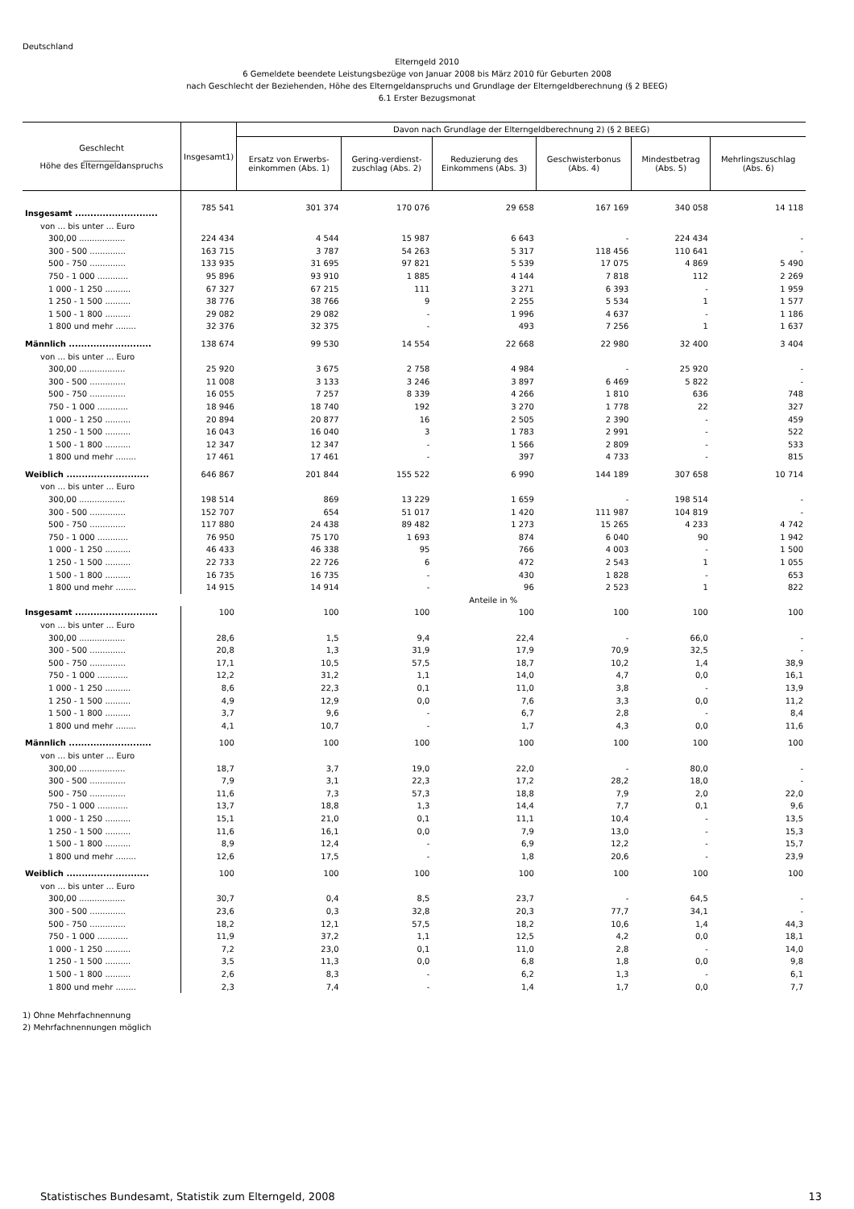Deutschland
Elterngeld 2010
6 Gemeldete beendete Leistungsbezüge von Januar 2008 bis März 2010 für Geburten 2008
nach Geschlecht der Beziehenden, Höhe des Elterngeldanspruchs und Grundlage der Elterngeldberechnung (§ 2 BEEG)
6.1 Erster Bezugsmonat
| Geschlecht _________ Höhe des Elterngeldanspruchs | Insgesamt1) | Davon nach Grundlage der Elterngeldberechnung 2) (§ 2 BEEG) | | | | | |
| --- | --- | --- | --- | --- | --- | --- | --- |
| | | Ersatz von Erwerbs-einkommen (Abs. 1) | Gering-verdienst-zuschlag (Abs. 2) | Reduzierung des Einkommens (Abs. 3) | Geschwisterbonus (Abs. 4) | Mindestbetrag (Abs. 5) | Mehrlingszuschlag (Abs. 6) |
| Insgesamt ........................... | 785 541 | 301 374 | 170 076 | 29 658 | 167 169 | 340 058 | 14 118 |
| von ... bis unter ... Euro | | | | | | | |
| 300,00 .................. | 224 434 | 4 544 | 15 987 | 6 643 | - | 224 434 | - |
| 300 - 500 .............. | 163 715 | 3 787 | 54 263 | 5 317 | 118 456 | 110 641 | - |
| 500 - 750 .............. | 133 935 | 31 695 | 97 821 | 5 539 | 17 075 | 4 869 | 5 490 |
| 750 - 1 000 ............ | 95 896 | 93 910 | 1 885 | 4 144 | 7 818 | 112 | 2 269 |
| 1 000 - 1 250 .......... | 67 327 | 67 215 | 111 | 3 271 | 6 393 | - | 1 959 |
| 1 250 - 1 500 .......... | 38 776 | 38 766 | 9 | 2 255 | 5 534 | 1 | 1 577 |
| 1 500 - 1 800 .......... | 29 082 | 29 082 | - | 1 996 | 4 637 | - | 1 186 |
| 1 800 und mehr ........ | 32 376 | 32 375 | - | 493 | 7 256 | 1 | 1 637 |
| Männlich ........................... | 138 674 | 99 530 | 14 554 | 22 668 | 22 980 | 32 400 | 3 404 |
| von ... bis unter ... Euro | | | | | | | |
| 300,00 .................. | 25 920 | 3 675 | 2 758 | 4 984 | - | 25 920 | - |
| 300 - 500 .............. | 11 008 | 3 133 | 3 246 | 3 897 | 6 469 | 5 822 | - |
| 500 - 750 .............. | 16 055 | 7 257 | 8 339 | 4 266 | 1 810 | 636 | 748 |
| 750 - 1 000 ............ | 18 946 | 18 740 | 192 | 3 270 | 1 778 | 22 | 327 |
| 1 000 - 1 250 .......... | 20 894 | 20 877 | 16 | 2 505 | 2 390 | - | 459 |
| 1 250 - 1 500 .......... | 16 043 | 16 040 | 3 | 1 783 | 2 991 | - | 522 |
| 1 500 - 1 800 .......... | 12 347 | 12 347 | - | 1 566 | 2 809 | - | 533 |
| 1 800 und mehr ........ | 17 461 | 17 461 | - | 397 | 4 733 | - | 815 |
| Weiblich ........................... | 646 867 | 201 844 | 155 522 | 6 990 | 144 189 | 307 658 | 10 714 |
| von ... bis unter ... Euro | | | | | | | |
| 300,00 .................. | 198 514 | 869 | 13 229 | 1 659 | - | 198 514 | - |
| 300 - 500 .............. | 152 707 | 654 | 51 017 | 1 420 | 111 987 | 104 819 | - |
| 500 - 750 .............. | 117 880 | 24 438 | 89 482 | 1 273 | 15 265 | 4 233 | 4 742 |
| 750 - 1 000 ............ | 76 950 | 75 170 | 1 693 | 874 | 6 040 | 90 | 1 942 |
| 1 000 - 1 250 .......... | 46 433 | 46 338 | 95 | 766 | 4 003 | - | 1 500 |
| 1 250 - 1 500 .......... | 22 733 | 22 726 | 6 | 472 | 2 543 | 1 | 1 055 |
| 1 500 - 1 800 .......... | 16 735 | 16 735 | - | 430 | 1 828 | - | 653 |
| 1 800 und mehr ........ | 14 915 | 14 914 | - | 96 | 2 523 | 1 | 822 |
| | Anteile in % | | | | | | |
| Insgesamt ........................... | 100 | 100 | 100 | 100 | 100 | 100 | 100 |
| von ... bis unter ... Euro | | | | | | | |
| 300,00 .................. | 28,6 | 1,5 | 9,4 | 22,4 | - | 66,0 | - |
| 300 - 500 .............. | 20,8 | 1,3 | 31,9 | 17,9 | 70,9 | 32,5 | - |
| 500 - 750 .............. | 17,1 | 10,5 | 57,5 | 18,7 | 10,2 | 1,4 | 38,9 |
| 750 - 1 000 ............ | 12,2 | 31,2 | 1,1 | 14,0 | 4,7 | 0,0 | 16,1 |
| 1 000 - 1 250 .......... | 8,6 | 22,3 | 0,1 | 11,0 | 3,8 | - | 13,9 |
| 1 250 - 1 500 .......... | 4,9 | 12,9 | 0,0 | 7,6 | 3,3 | 0,0 | 11,2 |
| 1 500 - 1 800 .......... | 3,7 | 9,6 | - | 6,7 | 2,8 | - | 8,4 |
| 1 800 und mehr ........ | 4,1 | 10,7 | - | 1,7 | 4,3 | 0,0 | 11,6 |
| Männlich ........................... | 100 | 100 | 100 | 100 | 100 | 100 | 100 |
| von ... bis unter ... Euro | | | | | | | |
| 300,00 .................. | 18,7 | 3,7 | 19,0 | 22,0 | - | 80,0 | - |
| 300 - 500 .............. | 7,9 | 3,1 | 22,3 | 17,2 | 28,2 | 18,0 | - |
| 500 - 750 .............. | 11,6 | 7,3 | 57,3 | 18,8 | 7,9 | 2,0 | 22,0 |
| 750 - 1 000 ............ | 13,7 | 18,8 | 1,3 | 14,4 | 7,7 | 0,1 | 9,6 |
| 1 000 - 1 250 .......... | 15,1 | 21,0 | 0,1 | 11,1 | 10,4 | - | 13,5 |
| 1 250 - 1 500 .......... | 11,6 | 16,1 | 0,0 | 7,9 | 13,0 | - | 15,3 |
| 1 500 - 1 800 .......... | 8,9 | 12,4 | - | 6,9 | 12,2 | - | 15,7 |
| 1 800 und mehr ........ | 12,6 | 17,5 | - | 1,8 | 20,6 | - | 23,9 |
| Weiblich ........................... | 100 | 100 | 100 | 100 | 100 | 100 | 100 |
| von ... bis unter ... Euro | | | | | | | |
| 300,00 .................. | 30,7 | 0,4 | 8,5 | 23,7 | - | 64,5 | - |
| 300 - 500 .............. | 23,6 | 0,3 | 32,8 | 20,3 | 77,7 | 34,1 | - |
| 500 - 750 .............. | 18,2 | 12,1 | 57,5 | 18,2 | 10,6 | 1,4 | 44,3 |
| 750 - 1 000 ............ | 11,9 | 37,2 | 1,1 | 12,5 | 4,2 | 0,0 | 18,1 |
| 1 000 - 1 250 .......... | 7,2 | 23,0 | 0,1 | 11,0 | 2,8 | - | 14,0 |
| 1 250 - 1 500 .......... | 3,5 | 11,3 | 0,0 | 6,8 | 1,8 | 0,0 | 9,8 |
| 1 500 - 1 800 .......... | 2,6 | 8,3 | - | 6,2 | 1,3 | - | 6,1 |
| 1 800 und mehr ........ | 2,3 | 7,4 | - | 1,4 | 1,7 | 0,0 | 7,7 |
1) Ohne Mehrfachnennung
2) Mehrfachnennungen möglich
Statistisches Bundesamt, Statistik zum Elterngeld, 2008 13